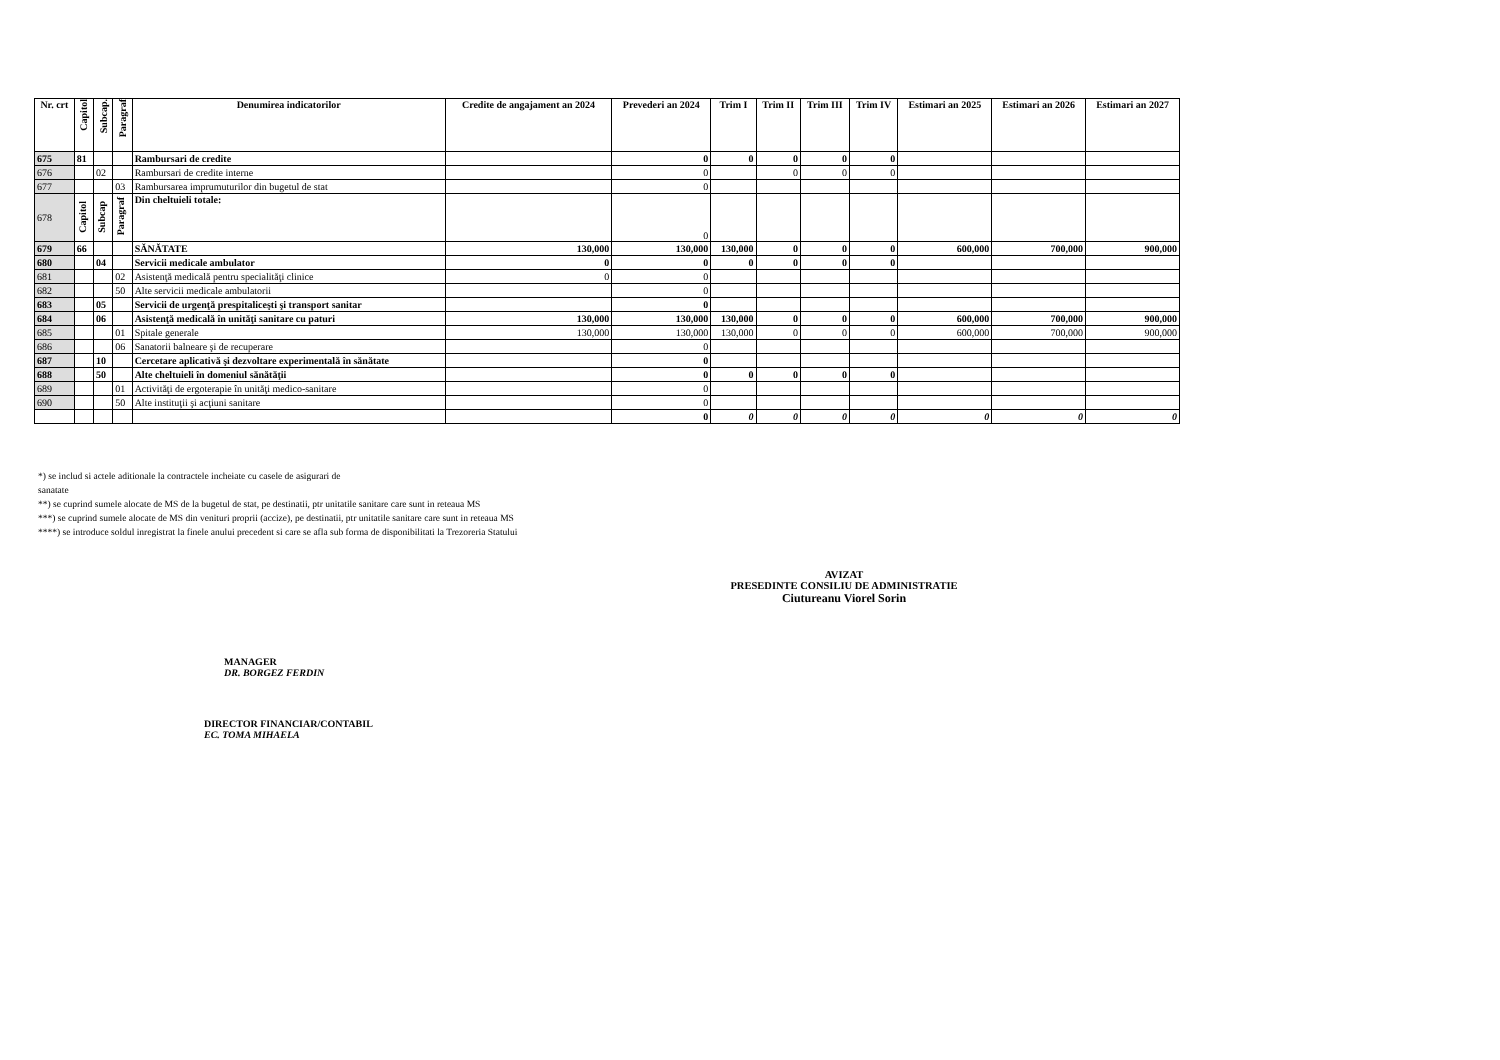| Nr. crt | Capitol | Subcap. | Paragraf | Denumirea indicatorilor | Credite de angajament an 2024 | Prevederi an 2024 | Trim I | Trim II | Trim III | Trim IV | Estimari an 2025 | Estimari an 2026 | Estimari an 2027 |
| --- | --- | --- | --- | --- | --- | --- | --- | --- | --- | --- | --- | --- | --- |
| 675 | 81 | | | Rambursari de credite | | 0 | 0 | 0 | 0 | 0 | | | |
| 676 | | 02 | | Rambursari de credite interne | | 0 | | 0 | 0 | 0 | | | |
| 677 | | | 03 | Rambursarea imprumuturilor din bugetul de stat | | 0 | | | | | | | |
| 678 | Capitol | Subcap | Paragraf | Din cheltuieli totale: | | 0 | | | | | | | |
| 679 | 66 | | | SĂNĂTATE | 130,000 | 130,000 | 130,000 | 0 | 0 | 0 | 600,000 | 700,000 | 900,000 |
| 680 | | 04 | | Servicii medicale ambulator | 0 | 0 | 0 | 0 | 0 | 0 | | | |
| 681 | | | 02 | Asistenţă medicală pentru specialităţi clinice | 0 | 0 | | | | | | | |
| 682 | | | 50 | Alte servicii medicale ambulatorii | | 0 | | | | | | | |
| 683 | | 05 | | Servicii de urgenţă prespitaliceşti şi transport sanitar | | 0 | | | | | | | |
| 684 | | 06 | | Asistenţă medicală în unităţi sanitare cu paturi | 130,000 | 130,000 | 130,000 | 0 | 0 | 0 | 600,000 | 700,000 | 900,000 |
| 685 | | | 01 | Spitale generale | 130,000 | 130,000 | 130,000 | 0 | 0 | 0 | 600,000 | 700,000 | 900,000 |
| 686 | | | 06 | Sanatorii balneare şi de recuperare | | 0 | | | | | | | |
| 687 | | 10 | | Cercetare aplicativă şi dezvoltare experimentală în sănătate | | 0 | | | | | | | |
| 688 | | 50 | | Alte cheltuieli în domeniul sănătăţii | | 0 | 0 | 0 | 0 | 0 | | | |
| 689 | | | 01 | Activităţi de ergoterapie în unităţi medico-sanitare | | 0 | | | | | | | |
| 690 | | | 50 | Alte instituţii şi acţiuni sanitare | | 0 | | | | | | | |
| | | | | | | 0 | 0 | 0 | 0 | 0 | 0 | 0 | 0 |
*) se includ si actele aditionale la contractele incheiate cu casele de asigurari de
sanatate
**) se cuprind sumele alocate de MS de la bugetul de stat, pe destinatii, ptr unitatile sanitare care sunt in reteaua MS
***) se cuprind sumele alocate de MS din venituri proprii (accize), pe destinatii, ptr unitatile sanitare care sunt in reteaua MS
****) se introduce soldul inregistrat la finele anului precedent si care se afla sub forma de disponibilitati la Trezoreria Statului
AVIZAT
PRESEDINTE CONSILIU DE ADMINISTRATIE
Ciutureanu Viorel Sorin
MANAGER
DR. BORGEZ FERDIN
DIRECTOR FINANCIAR/CONTABIL
EC. TOMA MIHAELA